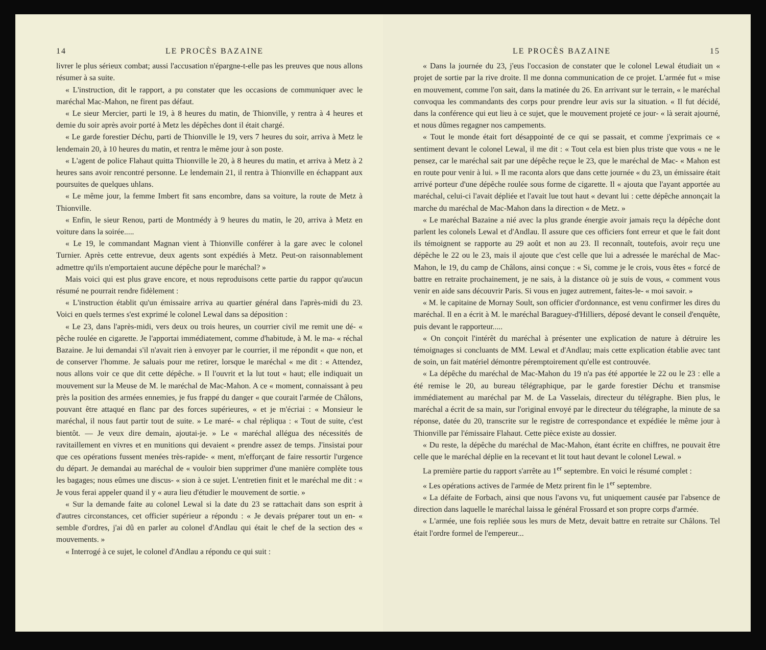14 LE PROCÈS BAZAINE
livrer le plus sérieux combat; aussi l'accusation n'épargne-t-elle pas les preuves que nous allons résumer à sa suite.
« L'instruction, dit le rapport, a pu constater que les occasions de communiquer avec le maréchal Mac-Mahon, ne firent pas défaut.
« Le sieur Mercier, parti le 19, à 8 heures du matin, de Thionville, y rentra à 4 heures et demie du soir après avoir porté à Metz les dépêches dont il était chargé.
« Le garde forestier Déchu, parti de Thionville le 19, vers 7 heures du soir, arriva à Metz le lendemain 20, à 10 heures du matin, et rentra le même jour à son poste.
« L'agent de police Flahaut quitta Thionville le 20, à 8 heures du matin, et arriva à Metz à 2 heures sans avoir rencontré personne. Le lendemain 21, il rentra à Thionville en échappant aux poursuites de quelques uhlans.
« Le même jour, la femme Imbert fit sans encombre, dans sa voiture, la route de Metz à Thionville.
« Enfin, le sieur Renou, parti de Montmédy à 9 heures du matin, le 20, arriva à Metz en voiture dans la soirée.....
« Le 19, le commandant Magnan vient à Thionville conférer à la gare avec le colonel Turnier. Après cette entrevue, deux agents sont expédiés à Metz. Peut-on raisonnablement admettre qu'ils n'emportaient aucune dépêche pour le maréchal? »
Mais voici qui est plus grave encore, et nous reproduisons cette partie du rappor qu'aucun résumé ne pourrait rendre fidèlement :
« L'instruction établit qu'un émissaire arriva au quartier général dans l'après-midi du 23. Voici en quels termes s'est exprimé le colonel Lewal dans sa déposition :
« Le 23, dans l'après-midi, vers deux ou trois heures, un courrier civil me remit une dé- « pêche roulée en cigarette. Je l'apportai immédiatement, comme d'habitude, à M. le ma- « réchal Bazaine. Je lui demandai s'il n'avait rien à envoyer par le courrier, il me répondit « que non, et de conserver l'homme. Je saluais pour me retirer, lorsque le maréchal « me dit : « Attendez, nous allons voir ce que dit cette dépêche. » Il l'ouvrit et la lut tout « haut; elle indiquait un mouvement sur la Meuse de M. le maréchal de Mac-Mahon. A ce « moment, connaissant à peu près la position des armées ennemies, je fus frappé du danger « que courait l'armée de Châlons, pouvant être attaqué en flanc par des forces supérieures, « et je m'écriai : « Monsieur le maréchal, il nous faut partir tout de suite. » Le maré- « chal répliqua : « Tout de suite, c'est bientôt. — Je veux dire demain, ajoutai-je. » Le « maréchal allégua des nécessités de ravitaillement en vivres et en munitions qui devaient « prendre assez de temps. J'insistai pour que ces opérations fussent menées très-rapide- « ment, m'efforçant de faire ressortir l'urgence du départ. Je demandai au maréchal de « vouloir bien supprimer d'une manière complète tous les bagages; nous eûmes une discus- « sion à ce sujet. L'entretien finit et le maréchal me dit : « Je vous ferai appeler quand il y « aura lieu d'étudier le mouvement de sortie. »
« Sur la demande faite au colonel Lewal si la date du 23 se rattachait dans son esprit à d'autres circonstances, cet officier supérieur a répondu : « Je devais préparer tout un en- « semble d'ordres, j'ai dû en parler au colonel d'Andlau qui était le chef de la section des « mouvements. »
« Interrogé à ce sujet, le colonel d'Andlau a répondu ce qui suit :
LE PROCÈS BAZAINE 15
« Dans la journée du 23, j'eus l'occasion de constater que le colonel Lewal étudiait un « projet de sortie par la rive droite. Il me donna communication de ce projet. L'armée fut « mise en mouvement, comme l'on sait, dans la matinée du 26. En arrivant sur le terrain, « le maréchal convoqua les commandants des corps pour prendre leur avis sur la situation. « Il fut décidé, dans la conférence qui eut lieu à ce sujet, que le mouvement projeté ce jour- « là serait ajourné, et nous dûmes regagner nos campements.
« Tout le monde était fort désappointé de ce qui se passait, et comme j'exprimais ce « sentiment devant le colonel Lewal, il me dit : « Tout cela est bien plus triste que vous « ne le pensez, car le maréchal sait par une dépêche reçue le 23, que le maréchal de Mac- « Mahon est en route pour venir à lui. » Il me raconta alors que dans cette journée « du 23, un émissaire était arrivé porteur d'une dépêche roulée sous forme de cigarette. Il « ajouta que l'ayant apportée au maréchal, celui-ci l'avait dépliée et l'avait lue tout haut « devant lui : cette dépêche annonçait la marche du maréchal de Mac-Mahon dans la direction « de Metz. »
« Le maréchal Bazaine a nié avec la plus grande énergie avoir jamais reçu la dépêche dont parlent les colonels Lewal et d'Andlau. Il assure que ces officiers font erreur et que le fait dont ils témoignent se rapporte au 29 août et non au 23. Il reconnaît, toutefois, avoir reçu une dépêche le 22 ou le 23, mais il ajoute que c'est celle que lui a adressée le maréchal de Mac-Mahon, le 19, du camp de Châlons, ainsi conçue : « Si, comme je le crois, vous êtes « forcé de battre en retraite prochainement, je ne sais, à la distance où je suis de vous, « comment vous venir en aide sans découvrir Paris. Si vous en jugez autrement, faites-le- « moi savoir. »
« M. le capitaine de Mornay Soult, son officier d'ordonnance, est venu confirmer les dires du maréchal. Il en a écrit à M. le maréchal Baraguey-d'Hilliers, déposé devant le conseil d'enquête, puis devant le rapporteur.....
« On conçoit l'intérêt du maréchal à présenter une explication de nature à détruire les témoignages si concluants de MM. Lewal et d'Andlau; mais cette explication établie avec tant de soin, un fait matériel démontre péremptoirement qu'elle est controuvée.
« La dépêche du maréchal de Mac-Mahon du 19 n'a pas été apportée le 22 ou le 23 : elle a été remise le 20, au bureau télégraphique, par le garde forestier Déchu et transmise immédiatement au maréchal par M. de La Vasselais, directeur du télégraphe. Bien plus, le maréchal a écrit de sa main, sur l'original envoyé par le directeur du télégraphe, la minute de sa réponse, datée du 20, transcrite sur le registre de correspondance et expédiée le même jour à Thionville par l'émissaire Flahaut. Cette pièce existe au dossier.
« Du reste, la dépêche du maréchal de Mac-Mahon, étant écrite en chiffres, ne pouvait être celle que le maréchal déplie en la recevant et lit tout haut devant le colonel Lewal. »
La première partie du rapport s'arrête au 1<sup>er</sup> septembre. En voici le résumé complet :
« Les opérations actives de l'armée de Metz prirent fin le 1<sup>er</sup> septembre.
« La défaite de Forbach, ainsi que nous l'avons vu, fut uniquement causée par l'absence de direction dans laquelle le maréchal laissa le général Frossard et son propre corps d'armée.
« L'armée, une fois repliée sous les murs de Metz, devait battre en retraite sur Châlons. Tel était l'ordre formel de l'empereur...